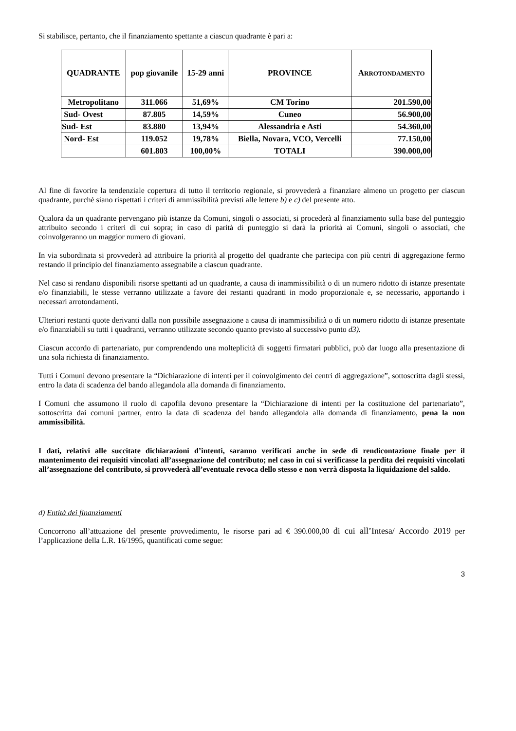Si stabilisce, pertanto, che il finanziamento spettante a ciascun quadrante è pari a:
| QUADRANTE | pop giovanile | 15-29 anni | PROVINCE | A RROTONDAMENTO |
| --- | --- | --- | --- | --- |
| Metropolitano | 311.066 | 51,69% | CM Torino | 201.590,00 |
| Sud- Ovest | 87.805 | 14,59% | Cuneo | 56.900,00 |
| Sud- Est | 83.880 | 13,94% | Alessandria e Asti | 54.360,00 |
| Nord- Est | 119.052 | 19,78% | Biella, Novara, VCO, Vercelli | 77.150,00 |
| | 601.803 | 100,00% | TOTALI | 390.000,00 |
Al fine di favorire la tendenziale copertura di tutto il territorio regionale, si provvederà a finanziare almeno un progetto per ciascun quadrante, purchè siano rispettati i criteri di ammissibilità previsti alle lettere b) e c) del presente atto.
Qualora da un quadrante pervengano più istanze da Comuni, singoli o associati, si procederà al finanziamento sulla base del punteggio attribuito secondo i criteri di cui sopra; in caso di parità di punteggio si darà la priorità ai Comuni, singoli o associati, che coinvolgeranno un maggior numero di giovani.
In via subordinata si provvederà ad attribuire la priorità al progetto del quadrante che partecipa con più centri di aggregazione fermo restando il principio del finanziamento assegnabile a ciascun quadrante.
Nel caso si rendano disponibili risorse spettanti ad un quadrante, a causa di inammissibilità o di un numero ridotto di istanze presentate e/o finanziabili, le stesse verranno utilizzate a favore dei restanti quadranti in modo proporzionale e, se necessario, apportando i necessari arrotondamenti.
Ulteriori restanti quote derivanti dalla non possibile assegnazione a causa di inammissibilità o di un numero ridotto di istanze presentate e/o finanziabili su tutti i quadranti, verranno utilizzate secondo quanto previsto al successivo punto d3).
Ciascun accordo di partenariato, pur comprendendo una molteplicità di soggetti firmatari pubblici, può dar luogo alla presentazione di una sola richiesta di finanziamento.
Tutti i Comuni devono presentare la “Dichiarazione di intenti per il coinvolgimento dei centri di aggregazione”, sottoscritta dagli stessi, entro la data di scadenza del bando allegandola alla domanda di finanziamento.
I Comuni che assumono il ruolo di capofila devono presentare la “Dichiarazione di intenti per la costituzione del partenariato”, sottoscritta dai comuni partner, entro la data di scadenza del bando allegandola alla domanda di finanziamento, pena la non ammissibilità.
I dati, relativi alle succitate dichiarazioni d’intenti, saranno verificati anche in sede di rendicontazione finale per il mantenimento dei requisiti vincolati all’assegnazione del contributo; nel caso in cui si verificasse la perdita dei requisiti vincolati all’assegnazione del contributo, si provvederà all’eventuale revoca dello stesso e non verrà disposta la liquidazione del saldo.
d) Entità dei finanziamenti
Concorrono all’attuazione del presente provvedimento, le risorse pari ad € 390.000,00 di cui all’Intesa/ Accordo 2019 per l’applicazione della L.R. 16/1995, quantificati come segue:
3